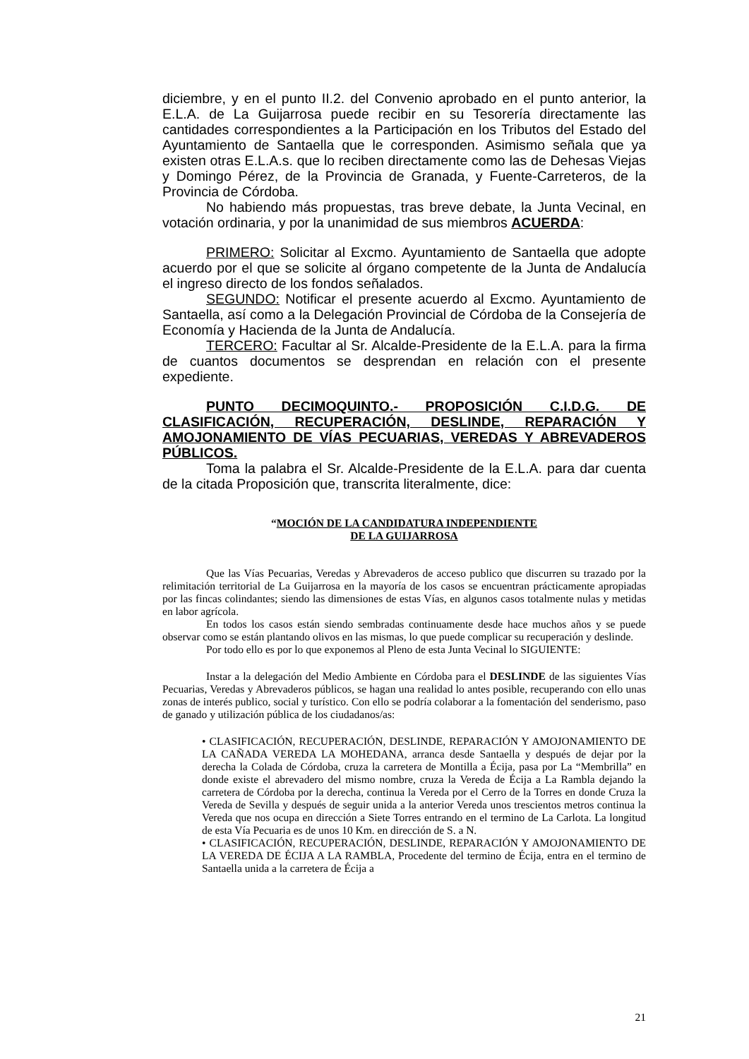diciembre, y en el punto II.2. del Convenio aprobado en el punto anterior, la E.L.A. de La Guijarrosa puede recibir en su Tesorería directamente las cantidades correspondientes a la Participación en los Tributos del Estado del Ayuntamiento de Santaella que le corresponden. Asimismo señala que ya existen otras E.L.A.s. que lo reciben directamente como las de Dehesas Viejas y Domingo Pérez, de la Provincia de Granada, y Fuente-Carreteros, de la Provincia de Córdoba.
No habiendo más propuestas, tras breve debate, la Junta Vecinal, en votación ordinaria, y por la unanimidad de sus miembros ACUERDA:
PRIMERO: Solicitar al Excmo. Ayuntamiento de Santaella que adopte acuerdo por el que se solicite al órgano competente de la Junta de Andalucía el ingreso directo de los fondos señalados.
SEGUNDO: Notificar el presente acuerdo al Excmo. Ayuntamiento de Santaella, así como a la Delegación Provincial de Córdoba de la Consejería de Economía y Hacienda de la Junta de Andalucía.
TERCERO: Facultar al Sr. Alcalde-Presidente de la E.L.A. para la firma de cuantos documentos se desprendan en relación con el presente expediente.
PUNTO DECIMOQUINTO.- PROPOSICIÓN C.I.D.G. DE CLASIFICACIÓN, RECUPERACIÓN, DESLINDE, REPARACIÓN Y AMOJONAMIENTO DE VÍAS PECUARIAS, VEREDAS Y ABREVADEROS PÚBLICOS.
Toma la palabra el Sr. Alcalde-Presidente de la E.L.A. para dar cuenta de la citada Proposición que, transcrita literalmente, dice:
“MOCIÓN DE LA CANDIDATURA INDEPENDIENTE
DE LA GUIJARROSA
Que las Vías Pecuarias, Veredas y Abrevaderos de acceso publico que discurren su trazado por la relimitación territorial de La Guijarrosa en la mayoría de los casos se encuentran prácticamente apropiadas por las fincas colindantes; siendo las dimensiones de estas Vías, en algunos casos totalmente nulas y metidas en labor agrícola.
En todos los casos están siendo sembradas continuamente desde hace muchos años y se puede observar como se están plantando olivos en las mismas, lo que puede complicar su recuperación y deslinde.
Por todo ello es por lo que exponemos al Pleno de esta Junta Vecinal lo SIGUIENTE:
Instar a la delegación del Medio Ambiente en Córdoba para el DESLINDE de las siguientes Vías Pecuarias, Veredas y Abrevaderos públicos, se hagan una realidad lo antes posible, recuperando con ello unas zonas de interés publico, social y turístico. Con ello se podría colaborar a la fomentación del senderismo, paso de ganado y utilización pública de los ciudadanos/as:
• CLASIFICACIÓN, RECUPERACIÓN, DESLINDE, REPARACIÓN Y AMOJONAMIENTO DE LA CAÑADA VEREDA LA MOHEDANA, arranca desde Santaella y después de dejar por la derecha la Colada de Córdoba, cruza la carretera de Montilla a Écija, pasa por La “Membrilla” en donde existe el abrevadero del mismo nombre, cruza la Vereda de Écija a La Rambla dejando la carretera de Córdoba por la derecha, continua la Vereda por el Cerro de la Torres en donde Cruza la Vereda de Sevilla y después de seguir unida a la anterior Vereda unos trescientos metros continua la Vereda que nos ocupa en dirección a Siete Torres entrando en el termino de La Carlota. La longitud de esta Vía Pecuaria es de unos 10 Km. en dirección de S. a N.
• CLASIFICACIÓN, RECUPERACIÓN, DESLINDE, REPARACIÓN Y AMOJONAMIENTO DE LA VEREDA DE ÉCIJA A LA RAMBLA, Procedente del termino de Écija, entra en el termino de Santaella unida a la carretera de Écija a
21